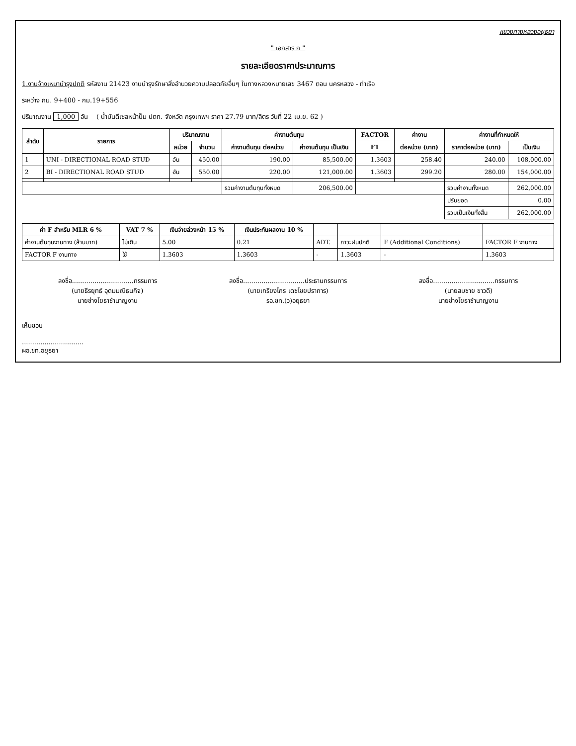แขวงทางหลวงอยุธยา
" เอกสาร ก "
รายละเอียดราคาประมาณการ
1.งานจ้างเหมาบำรุงปกติ รหัสงาน 21423 งานบำรุงรักษาสิ่งอำนวยความปลอดภัยอื่นๆ ในทางหลวงหมายเลข 3467 ตอน นครหลวง - ท่าเรือ
ระหว่าง กม. 9+400 - กม.19+556
ปริมาณงาน 1,000 อัน ( น้ำมันดีเซลหน้าปั๊ม ปตท. จังหวัด กรุงเทพฯ ราคา 27.79 บาท/ลิตร วันที่ 22 เม.ย. 62 )
| ลำดับ | รายการ | ปริมาณงาน | | ค่างานต้นทุน | | FACTOR | ค่างาน | ค่างานที่กำหนดให้ | |
| --- | --- | --- | --- | --- | --- | --- | --- | --- | --- |
| | | หน่วย | จำนวน | ค่างานต้นทุน ต่อหน่วย | ค่างานต้นทุน เป็นเงิน | F1 | ต่อหน่วย (บาท) | ราคาต่อหน่วย (บาท) | เป็นเงิน |
| 1 | UNI - DIRECTIONAL ROAD STUD | อัน | 450.00 | 190.00 | 85,500.00 | 1.3603 | 258.40 | 240.00 | 108,000.00 |
| 2 | BI - DIRECTIONAL ROAD STUD | อัน | 550.00 | 220.00 | 121,000.00 | 1.3603 | 299.20 | 280.00 | 154,000.00 |
| | | | | รวมค่างานต้นทุนทั้งหมด | 206,500.00 | | | รวมค่างานทั้งหมด | 262,000.00 |
| | | | | | | | | ปรับยอด | 0.00 |
| | | | | | | | | รวมเป็นเงินทั้งสิ้น | 262,000.00 |
| ค่า F สำหรับ MLR 6 % | VAT 7 % | เงินจ่ายล่วงหน้า 15 % | เงินประกันผลงาน 10 % | | | | |
| --- | --- | --- | --- | --- | --- | --- | --- |
| ค่างานต้นทุนงานทาง (ล้านบาท) | ไม่เกิน | 5.00 | 0.21 | ADT. | ภาวะฝนปกติ | F (Additional Conditions) | FACTOR F งานทาง |
| FACTOR F งานทาง | ใช้ | 1.3603 | 1.3603 | - | 1.3603 | - | 1.3603 |
ลงชื่อ..............................กรรมการ
(นายธีรยุทธ์ อุดมมณีธนกิจ)
นายช่างโยธาชำนาญงาน
ลงชื่อ..............................ประธานกรรมการ
(นายเกรียงไกร เดชไชยปราการ)
รอ.ขท.(ว)อยุธยา
ลงชื่อ..............................กรรมการ
(นายสมชาย ขาวดี)
นายช่างโยธาชำนาญงาน
เห็นชอบ
..............................
ผอ.ขท.อยุธยา